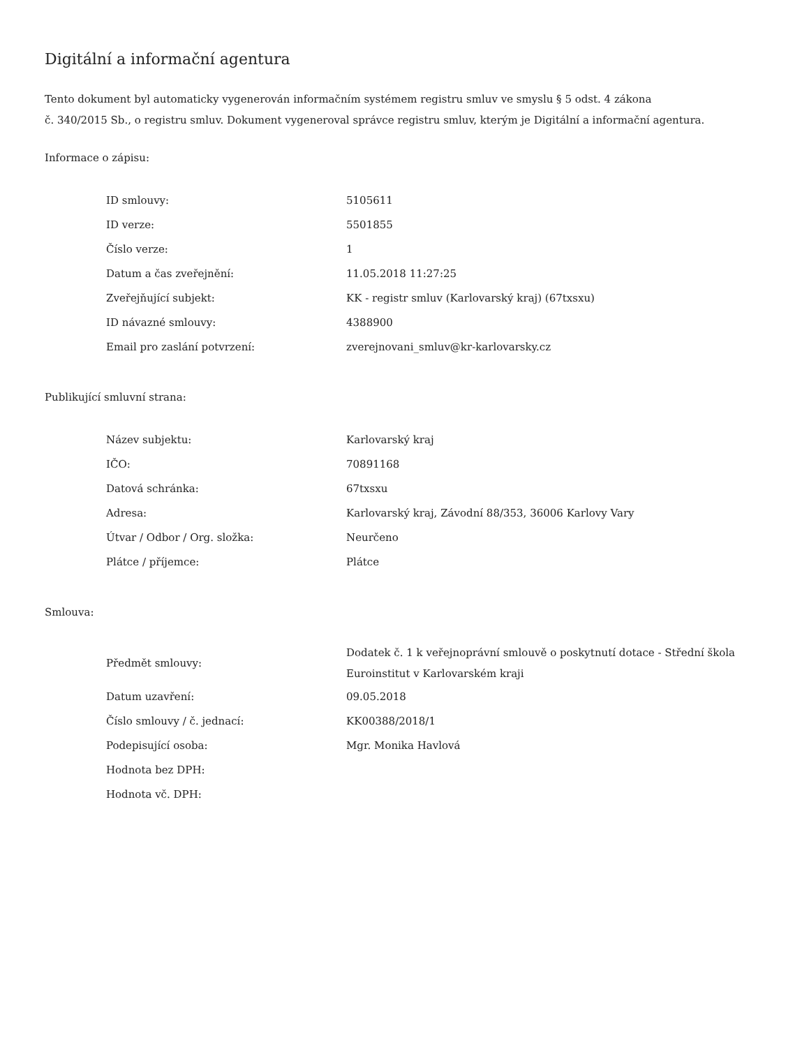Digitální a informační agentura
Tento dokument byl automaticky vygenerován informačním systémem registru smluv ve smyslu § 5 odst. 4 zákona
č. 340/2015 Sb., o registru smluv. Dokument vygeneroval správce registru smluv, kterým je Digitální a informační agentura.
Informace o zápisu:
| ID smlouvy: | 5105611 |
| ID verze: | 5501855 |
| Číslo verze: | 1 |
| Datum a čas zveřejnění: | 11.05.2018 11:27:25 |
| Zveřejňující subjekt: | KK - registr smluv (Karlovarský kraj) (67txsxu) |
| ID návazné smlouvy: | 4388900 |
| Email pro zaslání potvrzení: | zverejnovani_smluv@kr-karlovarsky.cz |
Publikující smluvní strana:
| Název subjektu: | Karlovarský kraj |
| IČO: | 70891168 |
| Datová schránka: | 67txsxu |
| Adresa: | Karlovarský kraj, Závodní 88/353, 36006 Karlovy Vary |
| Útvar / Odbor / Org. složka: | Neurčeno |
| Plátce / příjemce: | Plátce |
Smlouva:
| Předmět smlouvy: | Dodatek č. 1 k veřejnoprávní smlouvě o poskytnutí dotace - Střední škola Euroinstitut v Karlovarském kraji |
| Datum uzavření: | 09.05.2018 |
| Číslo smlouvy / č. jednací: | KK00388/2018/1 |
| Podepisující osoba: | Mgr. Monika Havlová |
| Hodnota bez DPH: | |
| Hodnota vč. DPH: | |